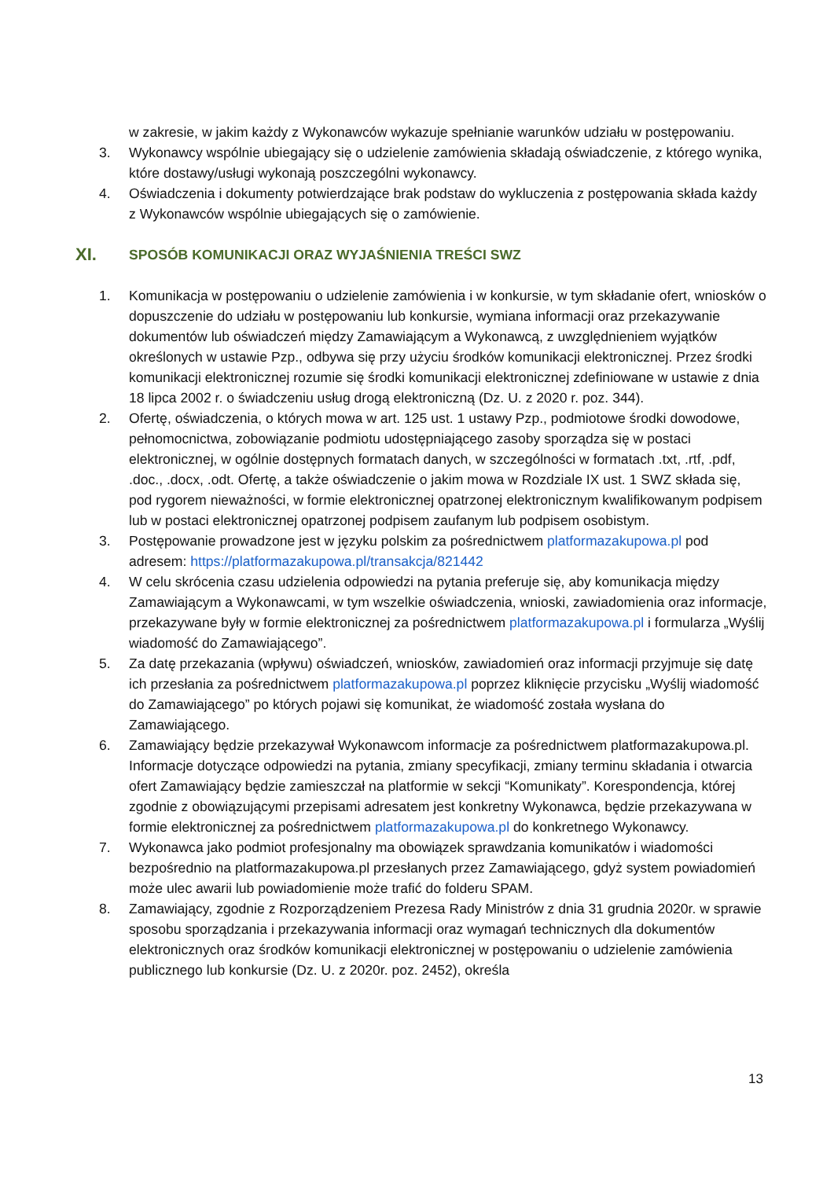w zakresie, w jakim każdy z Wykonawców wykazuje spełnianie warunków udziału w postępowaniu.
3. Wykonawcy wspólnie ubiegający się o udzielenie zamówienia składają oświadczenie, z którego wynika, które dostawy/usługi wykonają poszczególni wykonawcy.
4. Oświadczenia i dokumenty potwierdzające brak podstaw do wykluczenia z postępowania składa każdy z Wykonawców wspólnie ubiegających się o zamówienie.
XI. SPOSÓB KOMUNIKACJI ORAZ WYJAŚNIENIA TREŚCI SWZ
1. Komunikacja w postępowaniu o udzielenie zamówienia i w konkursie, w tym składanie ofert, wniosków o dopuszczenie do udziału w postępowaniu lub konkursie, wymiana informacji oraz przekazywanie dokumentów lub oświadczeń między Zamawiającym a Wykonawcą, z uwzględnieniem wyjątków określonych w ustawie Pzp., odbywa się przy użyciu środków komunikacji elektronicznej. Przez środki komunikacji elektronicznej rozumie się środki komunikacji elektronicznej zdefiniowane w ustawie z dnia 18 lipca 2002 r. o świadczeniu usług drogą elektroniczną (Dz. U. z 2020 r. poz. 344).
2. Ofertę, oświadczenia, o których mowa w art. 125 ust. 1 ustawy Pzp., podmiotowe środki dowodowe, pełnomocnictwa, zobowiązanie podmiotu udostępniającego zasoby sporządza się w postaci elektronicznej, w ogólnie dostępnych formatach danych, w szczególności w formatach .txt, .rtf, .pdf, .doc., .docx, .odt. Ofertę, a także oświadczenie o jakim mowa w Rozdziale IX ust. 1 SWZ składa się, pod rygorem nieważności, w formie elektronicznej opatrzonej elektronicznym kwalifikowanym podpisem lub w postaci elektronicznej opatrzonej podpisem zaufanym lub podpisem osobistym.
3. Postępowanie prowadzone jest w języku polskim za pośrednictwem platformazakupowa.pl pod adresem: https://platformazakupowa.pl/transakcja/821442
4. W celu skrócenia czasu udzielenia odpowiedzi na pytania preferuje się, aby komunikacja między Zamawiającym a Wykonawcami, w tym wszelkie oświadczenia, wnioski, zawiadomienia oraz informacje, przekazywane były w formie elektronicznej za pośrednictwem platformazakupowa.pl i formularza „Wyślij wiadomość do Zamawiającego”.
5. Za datę przekazania (wpływu) oświadczeń, wniosków, zawiadomień oraz informacji przyjmuje się datę ich przesłania za pośrednictwem platformazakupowa.pl poprzez kliknięcie przycisku „Wyślij wiadomość do Zamawiającego” po których pojawi się komunikat, że wiadomość została wysłana do Zamawiającego.
6. Zamawiający będzie przekazywał Wykonawcom informacje za pośrednictwem platformazakupowa.pl. Informacje dotyczące odpowiedzi na pytania, zmiany specyfikacji, zmiany terminu składania i otwarcia ofert Zamawiający będzie zamieszczał na platformie w sekcji “Komunikaty”. Korespondencja, której zgodnie z obowiązującymi przepisami adresatem jest konkretny Wykonawca, będzie przekazywana w formie elektronicznej za pośrednictwem platformazakupowa.pl do konkretnego Wykonawcy.
7. Wykonawca jako podmiot profesjonalny ma obowiązek sprawdzania komunikatów i wiadomości bezpośrednio na platformazakupowa.pl przesłanych przez Zamawiającego, gdyż system powiadomień może ulec awarii lub powiadomienie może trafić do folderu SPAM.
8. Zamawiający, zgodnie z Rozporządzeniem Prezesa Rady Ministrów z dnia 31 grudnia 2020r. w sprawie sposobu sporządzania i przekazywania informacji oraz wymagań technicznych dla dokumentów elektronicznych oraz środków komunikacji elektronicznej w postępowaniu o udzielenie zamówienia publicznego lub konkursie (Dz. U. z 2020r. poz. 2452), określa
13